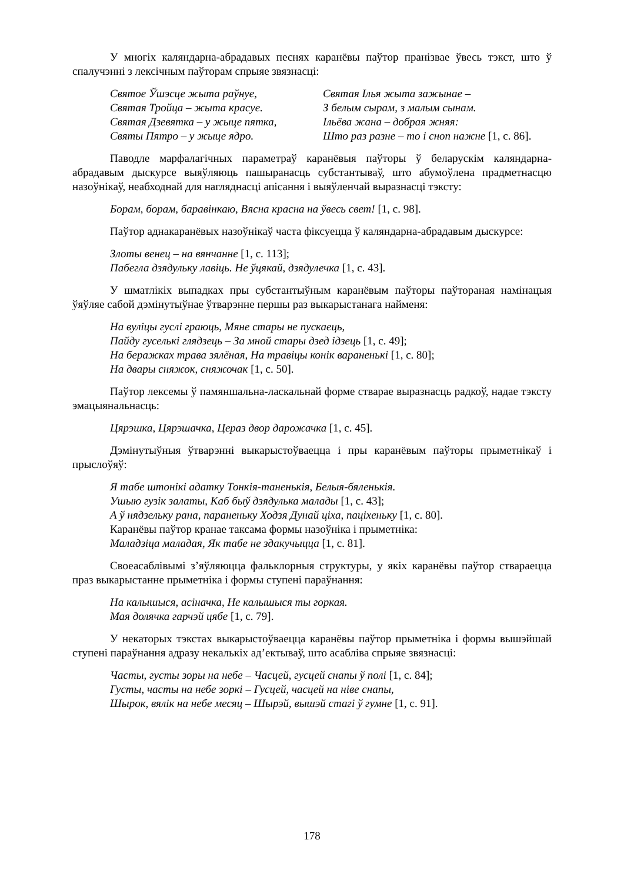У многіх каляндарна-абрадавых песнях каранёвы паўтор пранізвае ўвесь тэкст, што ў спалучэнні з лексічным паўторам спрыяе звязнасці:
Святое Ўшэсце жыта раўнуе,
Святая Тройца – жыта красуе.
Святая Дзевятка – у жыце пятка,
Святы Пятро – у жыце ядро.
Святая Ілья жыта зажынае –
З белым сырам, з малым сынам.
Ільёва жана – добрая жняя:
Што раз разне – то і сноп нажне [1, с. 86].
Паводле марфалагічных параметраў каранёвыя паўторы ў беларускім каляндарна-абрадавым дыскурсе выяўляюць пашыранасць субстантываў, што абумоўлена прадметнасцю назоўнікаў, неабходнай для нагляднасці апісання і выяўленчай выразнасці тэксту:
Борам, борам, баравінкаю, Вясна красна на ўвесь свет! [1, с. 98].
Паўтор аднакаранёвых назоўнікаў часта фіксуецца ў каляндарна-абрадавым дыскурсе:
Злоты венец – на вянчанне [1, с. 113];
Пабегла дзядульку лавіць. Не ўцякай, дзядулечка [1, с. 43].
У шматлікіх выпадках пры субстантыўным каранёвым паўторы паўтораная намінацыя ўяўляе сабой дэмінутыўнае ўтварэнне першы раз выкарыстанага найменя:
На вуліцы гуслі граюць, Мяне стары не пускаець,
Пайду гуселькі глядзець – За мной стары дзед ідзець [1, с. 49];
На беражках трава зялёная, На травіцы конік вараненькі [1, с. 80];
На двары сняжок, сняжочак [1, с. 50].
Паўтор лексемы ў памяншальна-ласкальнай форме стварае выразнасць радкоў, надае тэксту эмацыянальнасць:
Цярэшка, Цярэшачка, Цераз двор дарожачка [1, с. 45].
Дэмінутыўныя ўтварэнні выкарыстоўваецца і пры каранёвым паўторы прыметнікаў і прыслоўяў:
Я табе штонікі адатку Тонкія-таненькія, Белыя-бяленькія.
Ушыю гузік залаты, Каб быў дзядулька малады [1, с. 43];
А ў нядзельку рана, параненьку Ходзя Дунай ціха, паціхеньку [1, с. 80].
Каранёвы паўтор кранае таксама формы назоўніка і прыметніка:
Маладзіца маладая, Як табе не здакучыцца [1, с. 81].
Своеасаблівымі з’яўляюцца фальклорныя структуры, у якіх каранёвы паўтор ствараецца праз выкарыстанне прыметніка і формы ступені параўнання:
На калышыся, асіначка, Не калышыся ты горкая.
Мая долячка гарчэй цябе [1, с. 79].
У некаторых тэкстах выкарыстоўваецца каранёвы паўтор прыметніка і формы вышэйшай ступені параўнання адразу некалькіх ад’ектываў, што асабліва спрыяе звязнасці:
Часты, густы зоры на небе – Часцей, гусцей снапы ў полі [1, с. 84];
Густы, часты на небе зоркі – Гусцей, часцей на ніве снапы,
Шырок, вялік на небе месяц – Шырэй, вышэй стагі ў гумне [1, с. 91].
178